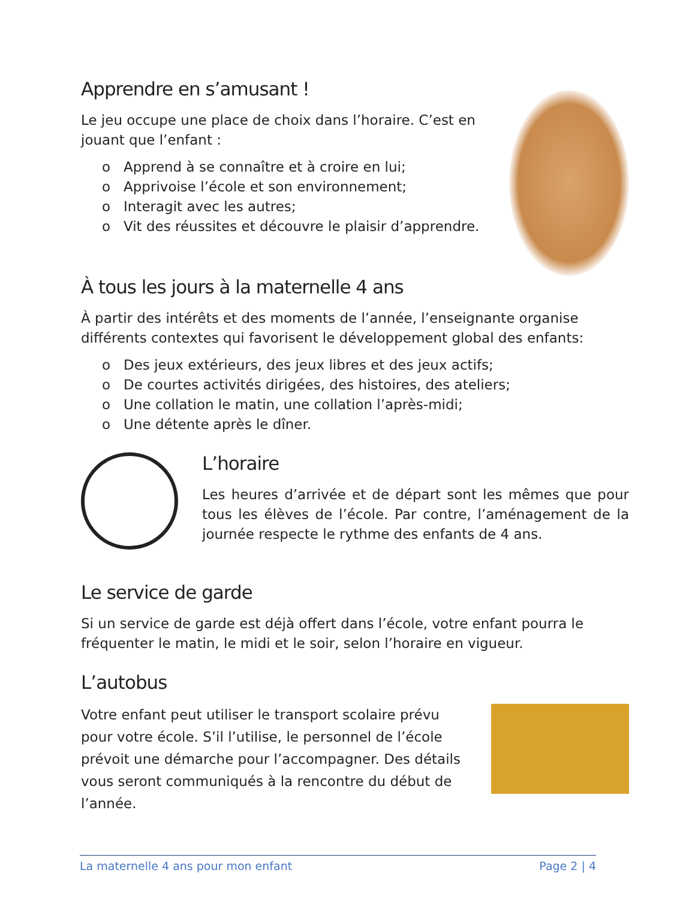Apprendre en s’amusant !
Le jeu occupe une place de choix dans l’horaire. C’est en jouant que l’enfant :
o Apprend à se connaître et à croire en lui;
o Apprivoise l’école et son environnement;
o Interagit avec les autres;
o Vit des réussites et découvre le plaisir d’apprendre.
À tous les jours à la maternelle 4 ans
À partir des intérêts et des moments de l’année, l’enseignante organise différents contextes qui favorisent le développement global des enfants:
o Des jeux extérieurs, des jeux libres et des jeux actifs;
o De courtes activités dirigées, des histoires, des ateliers;
o Une collation le matin, une collation l’après-midi;
o Une détente après le dîner.
L’horaire
Les heures d’arrivée et de départ sont les mêmes que pour tous les élèves de l’école. Par contre, l’aménagement de la journée respecte le rythme des enfants de 4 ans.
Le service de garde
Si un service de garde est déjà offert dans l’école, votre enfant pourra le fréquenter le matin, le midi et le soir, selon l’horaire en vigueur.
L’autobus
Votre enfant peut utiliser le transport scolaire prévu pour votre école. S’il l’utilise, le personnel de l’école prévoit une démarche pour l’accompagner. Des détails vous seront communiqués à la rencontre du début de l’année.
La maternelle 4 ans pour mon enfant Page 2 | 4